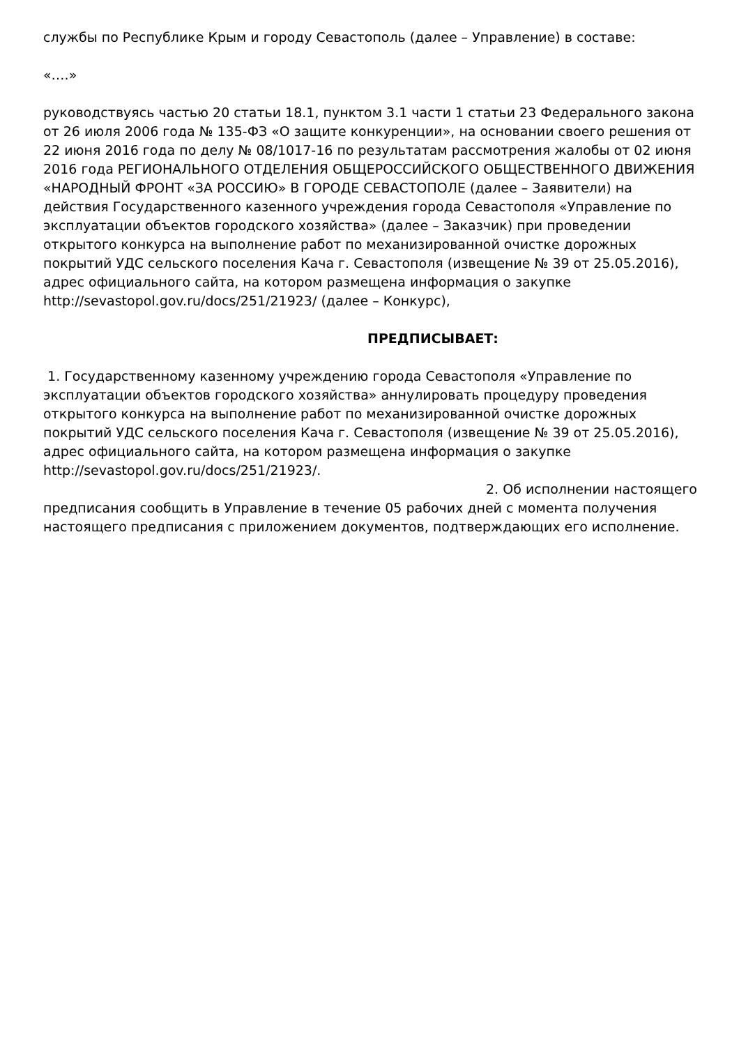службы по Республике Крым и городу Севастополь (далее – Управление) в составе:
«….»
руководствуясь частью 20 статьи 18.1, пунктом 3.1 части 1 статьи 23 Федерального закона от 26 июля 2006 года № 135-ФЗ «О защите конкуренции», на основании своего решения от 22 июня 2016 года по делу № 08/1017-16 по результатам рассмотрения жалобы от 02 июня 2016 года РЕГИОНАЛЬНОГО ОТДЕЛЕНИЯ ОБЩЕРОССИЙСКОГО ОБЩЕСТВЕННОГО ДВИЖЕНИЯ «НАРОДНЫЙ ФРОНТ «ЗА РОССИЮ» В ГОРОДЕ СЕВАСТОПОЛЕ (далее – Заявители) на действия Государственного казенного учреждения города Севастополя «Управление по эксплуатации объектов городского хозяйства» (далее – Заказчик) при проведении открытого конкурса на выполнение работ по механизированной очистке дорожных покрытий УДС сельского поселения Кача г. Севастополя (извещение № 39 от 25.05.2016), адрес официального сайта, на котором размещена информация о закупке http://sevastopol.gov.ru/docs/251/21923/ (далее – Конкурс),
ПРЕДПИСЫВАЕТ:
1. Государственному казенному учреждению города Севастополя «Управление по эксплуатации объектов городского хозяйства» аннулировать процедуру проведения открытого конкурса на выполнение работ по механизированной очистке дорожных покрытий УДС сельского поселения Кача г. Севастополя (извещение № 39 от 25.05.2016), адрес официального сайта, на котором размещена информация о закупке http://sevastopol.gov.ru/docs/251/21923/.
2. Об исполнении настоящего
предписания сообщить в Управление в течение 05 рабочих дней с момента получения настоящего предписания с приложением документов, подтверждающих его исполнение.